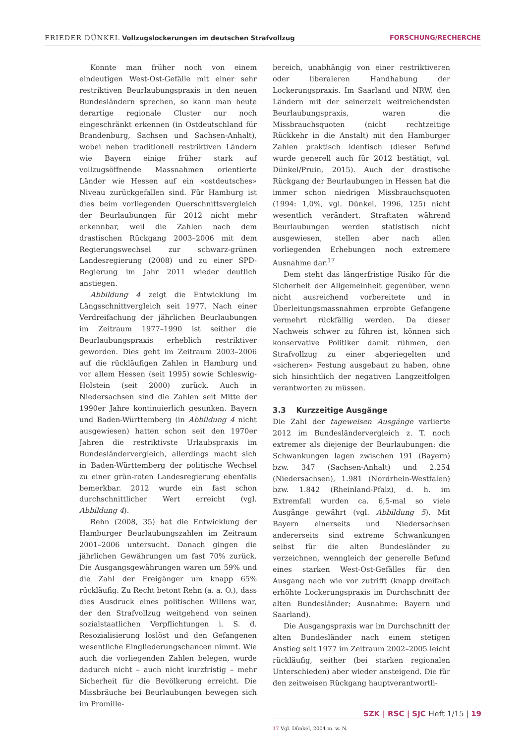FRIEDER DÜNKEL Vollzugslockerungen im deutschen Strafvollzug FORSCHUNG/RECHERCHE
Konnte man früher noch von einem eindeutigen West-Ost-Gefälle mit einer sehr restriktiven Beurlaubungspraxis in den neuen Bundesländern sprechen, so kann man heute derartige regionale Cluster nur noch eingeschränkt erkennen (in Ostdeutschland für Brandenburg, Sachsen und Sachsen-Anhalt), wobei neben traditionell restriktiven Ländern wie Bayern einige früher stark auf vollzugsöffnende Massnahmen orientierte Länder wie Hessen auf ein «ostdeutsches» Niveau zurückgefallen sind. Für Hamburg ist dies beim vorliegenden Querschnittsvergleich der Beurlaubungen für 2012 nicht mehr erkennbar, weil die Zahlen nach dem drastischen Rückgang 2003–2006 mit dem Regierungswechsel zur schwarz-grünen Landesregierung (2008) und zu einer SPD-Regierung im Jahr 2011 wieder deutlich anstiegen.
Abbildung 4 zeigt die Entwicklung im Längsschnittvergleich seit 1977. Nach einer Verdreifachung der jährlichen Beurlaubungen im Zeitraum 1977–1990 ist seither die Beurlaubungspraxis erheblich restriktiver geworden. Dies geht im Zeitraum 2003–2006 auf die rückläufigen Zahlen in Hamburg und vor allem Hessen (seit 1995) sowie Schleswig-Holstein (seit 2000) zurück. Auch in Niedersachsen sind die Zahlen seit Mitte der 1990er Jahre kontinuierlich gesunken. Bayern und Baden-Württemberg (in Abbildung 4 nicht ausgewiesen) hatten schon seit den 1970er Jahren die restriktivste Urlaubspraxis im Bundesländervergleich, allerdings macht sich in Baden-Württemberg der politische Wechsel zu einer grün-roten Landesregierung ebenfalls bemerkbar. 2012 wurde ein fast schon durchschnittlicher Wert erreicht (vgl. Abbildung 4).
Rehn (2008, 35) hat die Entwicklung der Hamburger Beurlaubungszahlen im Zeitraum 2001–2006 untersucht. Danach gingen die jährlichen Gewährungen um fast 70% zurück. Die Ausgangsgewährungen waren um 59% und die Zahl der Freigänger um knapp 65% rückläufig. Zu Recht betont Rehn (a. a. O.), dass dies Ausdruck eines politischen Willens war, der den Strafvollzug weitgehend von seinen sozialstaatlichen Verpflichtungen i. S. d. Resozialisierung loslöst und den Gefangenen wesentliche Eingliederungschancen nimmt. Wie auch die vorliegenden Zahlen belegen, wurde dadurch nicht – auch nicht kurzfristig – mehr Sicherheit für die Bevölkerung erreicht. Die Missbräuche bei Beurlaubungen bewegen sich im Promille-
bereich, unabhängig von einer restriktiveren oder liberaleren Handhabung der Lockerungspraxis. Im Saarland und NRW, den Ländern mit der seinerzeit weitreichendsten Beurlaubungspraxis, waren die Missbrauchsquoten (nicht rechtzeitige Rückkehr in die Anstalt) mit den Hamburger Zahlen praktisch identisch (dieser Befund wurde generell auch für 2012 bestätigt, vgl. Dünkel/Pruin, 2015). Auch der drastische Rückgang der Beurlaubungen in Hessen hat die immer schon niedrigen Missbrauchsquoten (1994: 1,0%, vgl. Dünkel, 1996, 125) nicht wesentlich verändert. Straftaten während Beurlaubungen werden statistisch nicht ausgewiesen, stellen aber nach allen vorliegenden Erhebungen noch extremere Ausnahme dar.<sup>17</sup>
Dem steht das längerfristige Risiko für die Sicherheit der Allgemeinheit gegenüber, wenn nicht ausreichend vorbereitete und in Überleitungsmassnahmen erprobte Gefangene vermehrt rückfällig werden. Da dieser Nachweis schwer zu führen ist, können sich konservative Politiker damit rühmen, den Strafvollzug zu einer abgeriegelten und «sicheren» Festung ausgebaut zu haben, ohne sich hinsichtlich der negativen Langzeitfolgen verantworten zu müssen.
3.3 Kurzzeitige Ausgänge
Die Zahl der tageweisen Ausgänge variierte 2012 im Bundesländervergleich z. T. noch extremer als diejenige der Beurlaubungen: die Schwankungen lagen zwischen 191 (Bayern) bzw. 347 (Sachsen-Anhalt) und 2.254 (Niedersachsen), 1.981 (Nordrhein-Westfalen) bzw. 1.842 (Rheinland-Pfalz), d. h. im Extremfall wurden ca. 6,5-mal so viele Ausgänge gewährt (vgl. Abbildung 5). Mit Bayern einerseits und Niedersachsen andererseits sind extreme Schwankungen selbst für die alten Bundesländer zu verzeichnen, wenngleich der generelle Befund eines starken West-Ost-Gefälles für den Ausgang nach wie vor zutrifft (knapp dreifach erhöhte Lockerungspraxis im Durchschnitt der alten Bundesländer; Ausnahme: Bayern und Saarland).
Die Ausgangspraxis war im Durchschnitt der alten Bundesländer nach einem stetigen Anstieg seit 1977 im Zeitraum 2002–2005 leicht rückläufig, seither (bei starken regionalen Unterschieden) aber wieder ansteigend. Die für den zeitweisen Rückgang hauptverantwortli-
17 Vgl. Dünkel, 2004 m. w. N.
SZK | RSC | SJC Heft 1/15 | 19